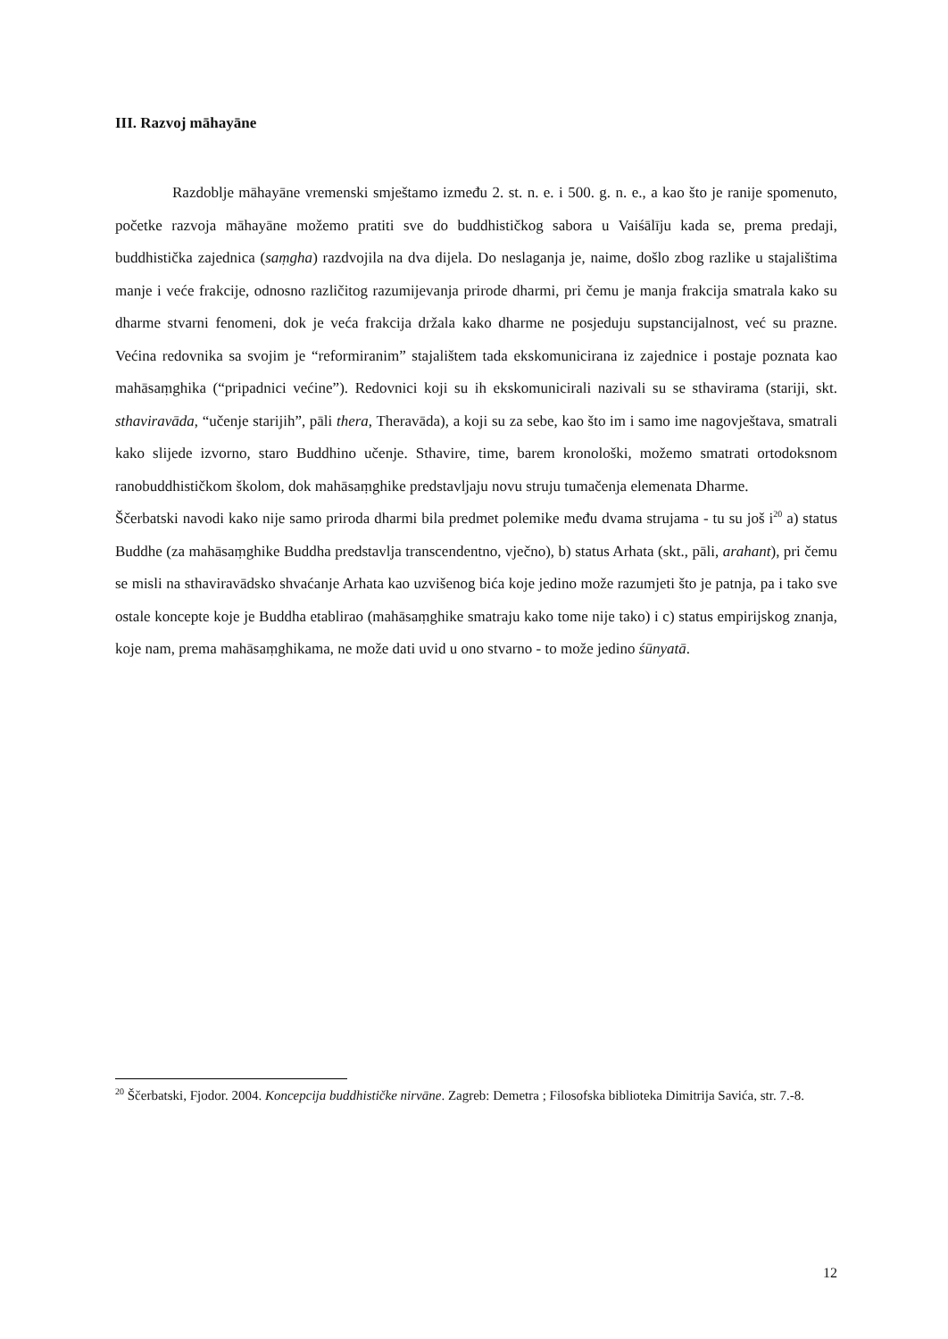III. Razvoj māhayāne
Razdoblje māhayāne vremenski smještamo između 2. st. n. e. i 500. g. n. e., a kao što je ranije spomenuto, početke razvoja māhayāne možemo pratiti sve do buddhističkog sabora u Vaiśālīju kada se, prema predaji, buddhistička zajednica (saṃgha) razdvojila na dva dijela. Do neslaganja je, naime, došlo zbog razlike u stajalištima manje i veće frakcije, odnosno različitog razumijevanja prirode dharmi, pri čemu je manja frakcija smatrala kako su dharme stvarni fenomeni, dok je veća frakcija držala kako dharme ne posjeduju supstancijalnost, već su prazne. Većina redovnika sa svojim je “reformiranim” stajalištem tada ekskomunicirana iz zajednice i postaje poznata kao mahāsaṃghika (“pripadnici većine”). Redovnici koji su ih ekskomunicirali nazivali su se sthavirama (stariji, skt. sthaviravāda, “učenje starijih”, pāli thera, Theravāda), a koji su za sebe, kao što im i samo ime nagovještava, smatrali kako slijede izvorno, staro Buddhino učenje. Sthavire, time, barem kronološki, možemo smatrati ortodoksnom ranobuddhističkom školom, dok mahāsaṃghike predstavljaju novu struju tumačenja elemenata Dharme.
Ščerbatski navodi kako nije samo priroda dharmi bila predmet polemike među dvama strujama - tu su još i<sup>20</sup> a) status Buddhe (za mahāsaṃghike Buddha predstavlja transcendentno, vječno), b) status Arhata (skt., pāli, arahant), pri čemu se misli na sthaviravādsko shvaćanje Arhata kao uzvišenog bića koje jedino može razumjeti što je patnja, pa i tako sve ostale koncepte koje je Buddha etablirao (mahāsaṃghike smatraju kako tome nije tako) i c) status empirijskog znanja, koje nam, prema mahāsaṃghikama, ne može dati uvid u ono stvarno - to može jedino śūnyatā.
<sup>20</sup> Ščerbatski, Fjodor. 2004. Koncepcija buddhističke nirvāne. Zagreb: Demetra ; Filosofska biblioteka Dimitrija Savića, str. 7.-8.
12